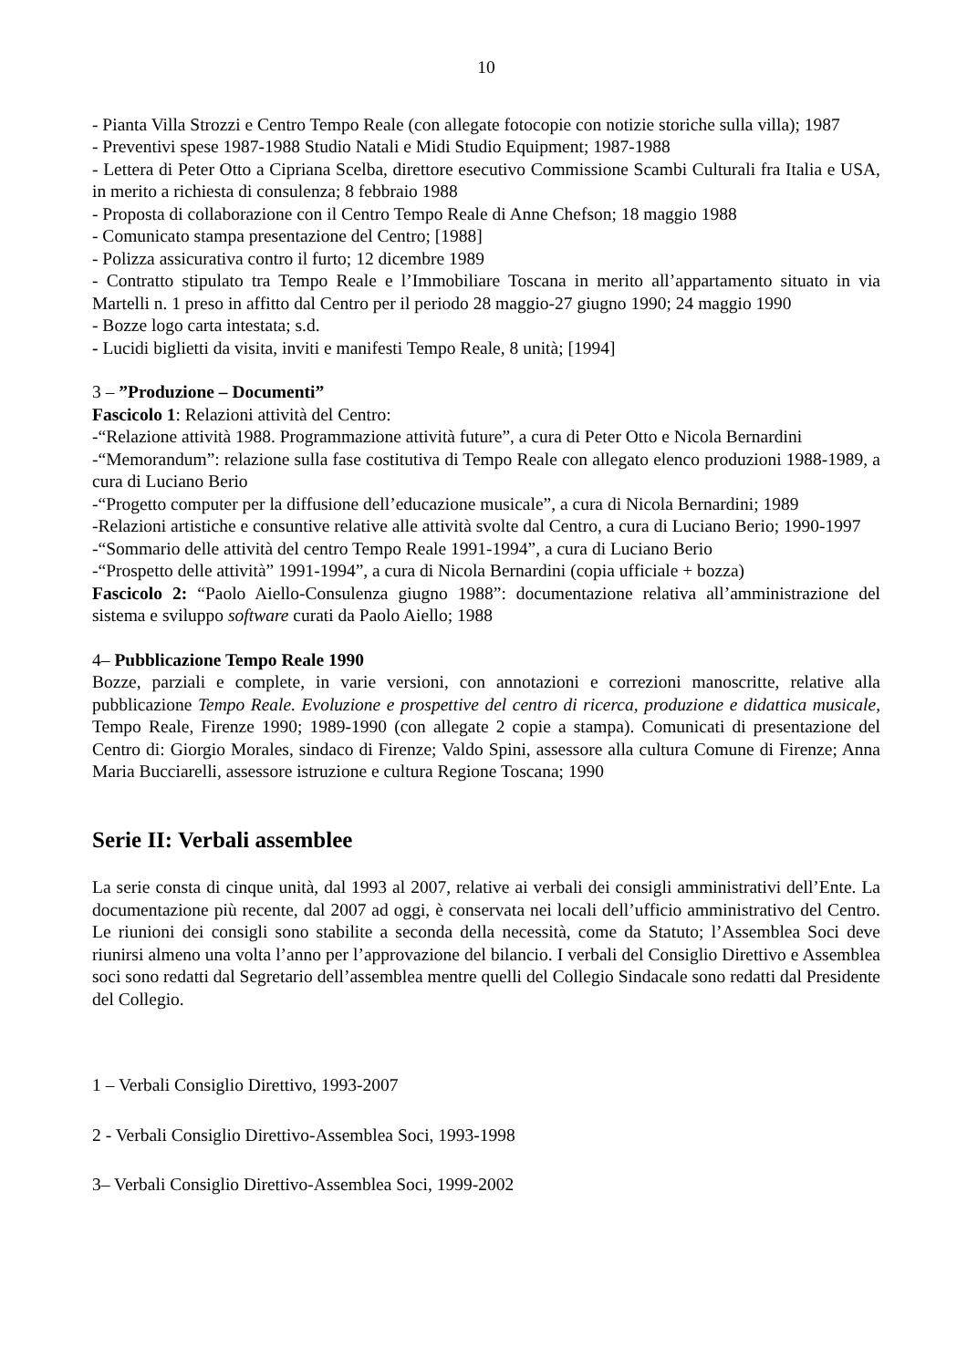10
- Pianta Villa Strozzi e Centro Tempo Reale (con allegate fotocopie con notizie storiche sulla villa); 1987
- Preventivi spese 1987-1988 Studio Natali e Midi Studio Equipment; 1987-1988
- Lettera di Peter Otto a Cipriana Scelba, direttore esecutivo Commissione Scambi Culturali fra Italia e USA, in merito a richiesta di consulenza; 8 febbraio 1988
- Proposta di collaborazione con il Centro Tempo Reale di Anne Chefson; 18 maggio 1988
- Comunicato stampa presentazione del Centro; [1988]
- Polizza assicurativa contro il furto; 12 dicembre 1989
- Contratto stipulato tra Tempo Reale e l’Immobiliare Toscana in merito all’appartamento situato in via Martelli n. 1 preso in affitto dal Centro per il periodo 28 maggio-27 giugno 1990; 24 maggio 1990
- Bozze logo carta intestata; s.d.
- Lucidi biglietti da visita, inviti e manifesti Tempo Reale, 8 unità; [1994]
3 – ”Produzione – Documenti”
Fascicolo 1: Relazioni attività del Centro:
-“Relazione attività 1988. Programmazione attività future”, a cura di Peter Otto e Nicola Bernardini
-“Memorandum”: relazione sulla fase costitutiva di Tempo Reale con allegato elenco produzioni 1988-1989, a cura di Luciano Berio
-“Progetto computer per la diffusione dell’educazione musicale”, a cura di Nicola Bernardini; 1989
-Relazioni artistiche e consuntive relative alle attività svolte dal Centro, a cura di Luciano Berio; 1990-1997
-“Sommario delle attività del centro Tempo Reale 1991-1994”, a cura di Luciano Berio
-“Prospetto delle attività” 1991-1994”, a cura di Nicola Bernardini (copia ufficiale + bozza)
Fascicolo 2: “Paolo Aiello-Consulenza giugno 1988”: documentazione relativa all’amministrazione del sistema e sviluppo software curati da Paolo Aiello; 1988
4– Pubblicazione Tempo Reale 1990
Bozze, parziali e complete, in varie versioni, con annotazioni e correzioni manoscritte, relative alla pubblicazione Tempo Reale. Evoluzione e prospettive del centro di ricerca, produzione e didattica musicale, Tempo Reale, Firenze 1990; 1989-1990 (con allegate 2 copie a stampa). Comunicati di presentazione del Centro di: Giorgio Morales, sindaco di Firenze; Valdo Spini, assessore alla cultura Comune di Firenze; Anna Maria Bucciarelli, assessore istruzione e cultura Regione Toscana; 1990
Serie II: Verbali assemblee
La serie consta di cinque unità, dal 1993 al 2007, relative ai verbali dei consigli amministrativi dell’Ente. La documentazione più recente, dal 2007 ad oggi, è conservata nei locali dell’ufficio amministrativo del Centro. Le riunioni dei consigli sono stabilite a seconda della necessità, come da Statuto; l’Assemblea Soci deve riunirsi almeno una volta l’anno per l’approvazione del bilancio. I verbali del Consiglio Direttivo e Assemblea soci sono redatti dal Segretario dell’assemblea mentre quelli del Collegio Sindacale sono redatti dal Presidente del Collegio.
1 – Verbali Consiglio Direttivo, 1993-2007
2 - Verbali Consiglio Direttivo-Assemblea Soci, 1993-1998
3– Verbali Consiglio Direttivo-Assemblea Soci, 1999-2002